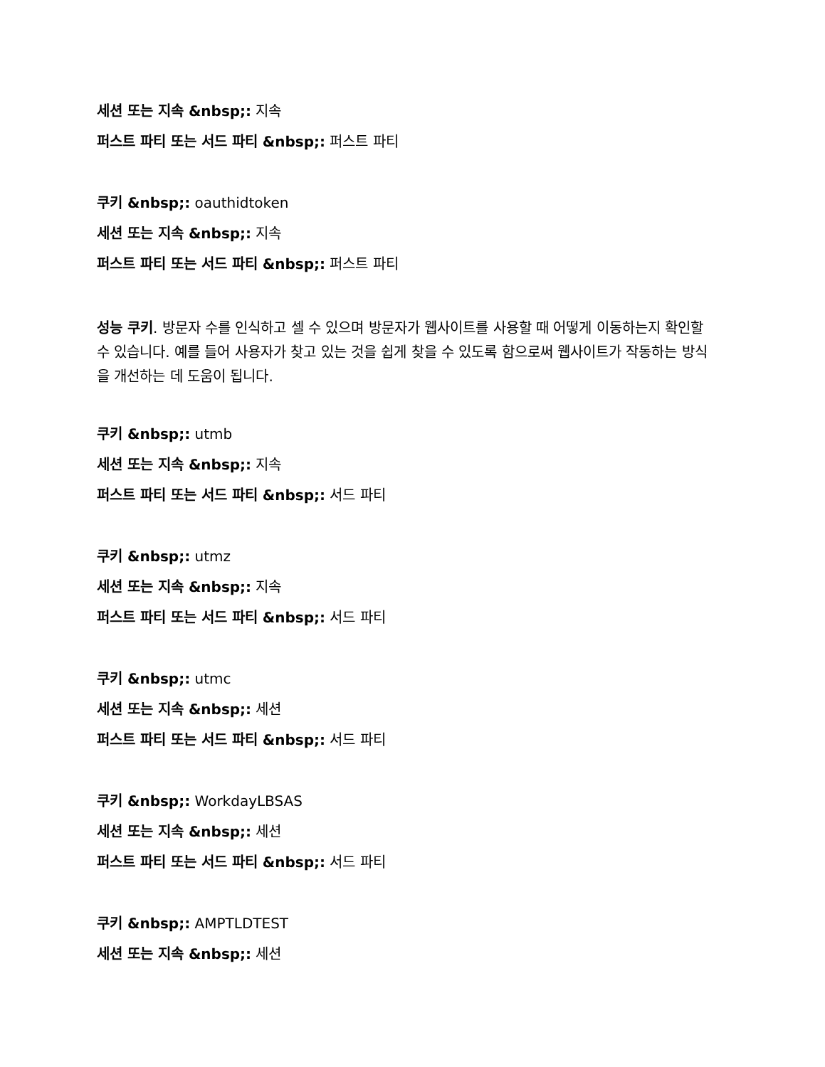세션 또는 지속 &nbsp;: 지속
퍼스트 파티 또는 서드 파티 &nbsp;: 퍼스트 파티
쿠키 &nbsp;: oauthidtoken
세션 또는 지속 &nbsp;: 지속
퍼스트 파티 또는 서드 파티 &nbsp;: 퍼스트 파티
성능 쿠키. 방문자 수를 인식하고 셀 수 있으며 방문자가 웹사이트를 사용할 때 어떻게 이동하는지 확인할 수 있습니다. 예를 들어 사용자가 찾고 있는 것을 쉽게 찾을 수 있도록 함으로써 웹사이트가 작동하는 방식을 개선하는 데 도움이 됩니다.
쿠키 &nbsp;: utmb
세션 또는 지속 &nbsp;: 지속
퍼스트 파티 또는 서드 파티 &nbsp;: 서드 파티
쿠키 &nbsp;: utmz
세션 또는 지속 &nbsp;: 지속
퍼스트 파티 또는 서드 파티 &nbsp;: 서드 파티
쿠키 &nbsp;: utmc
세션 또는 지속 &nbsp;: 세션
퍼스트 파티 또는 서드 파티 &nbsp;: 서드 파티
쿠키 &nbsp;: WorkdayLBSAS
세션 또는 지속 &nbsp;: 세션
퍼스트 파티 또는 서드 파티 &nbsp;: 서드 파티
쿠키 &nbsp;: AMPTLDTEST
세션 또는 지속 &nbsp;: 세션